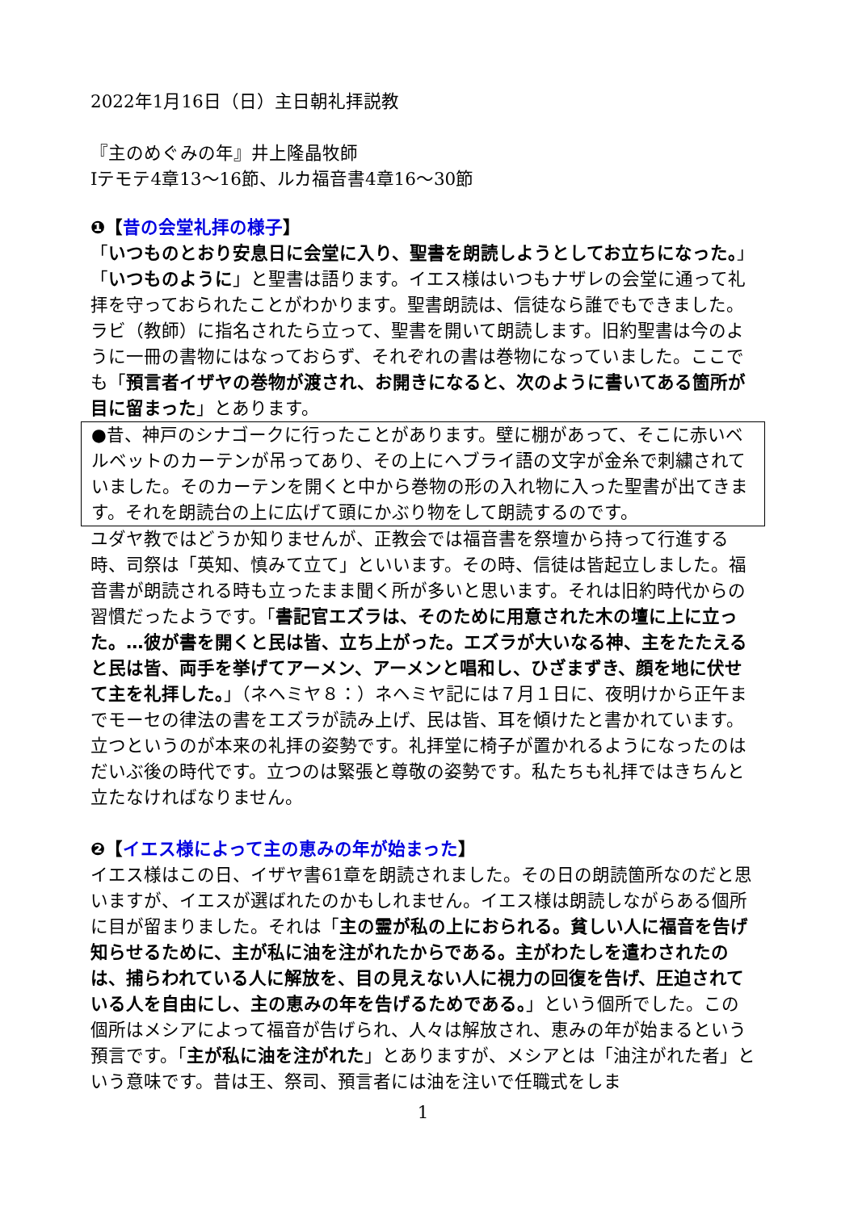2022年1月16日（日）主日朝礼拝説教
『主のめぐみの年』井上隆晶牧師
Ⅰテモテ4章13〜16節、ルカ福音書4章16〜30節
❶【昔の会堂礼拝の様子】
「いつものとおり安息日に会堂に入り、聖書を朗読しようとしてお立ちになった。」「いつものように」と聖書は語ります。イエス様はいつもナザレの会堂に通って礼拝を守っておられたことがわかります。聖書朗読は、信徒なら誰でもできました。ラビ（教師）に指名されたら立って、聖書を開いて朗読します。旧約聖書は今のように一冊の書物にはなっておらず、それぞれの書は巻物になっていました。ここでも「預言者イザヤの巻物が渡され、お開きになると、次のように書いてある箇所が目に留まった」とあります。
●昔、神戸のシナゴークに行ったことがあります。壁に棚があって、そこに赤いベルベットのカーテンが吊ってあり、その上にヘブライ語の文字が金糸で刺繍されていました。そのカーテンを開くと中から巻物の形の入れ物に入った聖書が出てきます。それを朗読台の上に広げて頭にかぶり物をして朗読するのです。
ユダヤ教ではどうか知りませんが、正教会では福音書を祭壇から持って行進する時、司祭は「英知、慎みて立て」といいます。その時、信徒は皆起立しました。福音書が朗読される時も立ったまま聞く所が多いと思います。それは旧約時代からの習慣だったようです。「書記官エズラは、そのために用意された木の壇に上に立った。…彼が書を開くと民は皆、立ち上がった。エズラが大いなる神、主をたたえると民は皆、両手を挙げてアーメン、アーメンと唱和し、ひざまずき、顔を地に伏せて主を礼拝した。」（ネヘミヤ８：）ネヘミヤ記には７月１日に、夜明けから正午までモーセの律法の書をエズラが読み上げ、民は皆、耳を傾けたと書かれています。立つというのが本来の礼拝の姿勢です。礼拝堂に椅子が置かれるようになったのはだいぶ後の時代です。立つのは緊張と尊敬の姿勢です。私たちも礼拝ではきちんと立たなければなりません。
❷【イエス様によって主の恵みの年が始まった】
イエス様はこの日、イザヤ書61章を朗読されました。その日の朗読箇所なのだと思いますが、イエスが選ばれたのかもしれません。イエス様は朗読しながらある個所に目が留まりました。それは「主の霊が私の上におられる。貧しい人に福音を告げ知らせるために、主が私に油を注がれたからである。主がわたしを遣わされたのは、捕らわれている人に解放を、目の見えない人に視力の回復を告げ、圧迫されている人を自由にし、主の恵みの年を告げるためである。」という個所でした。この個所はメシアによって福音が告げられ、人々は解放され、恵みの年が始まるという預言です。「主が私に油を注がれた」とありますが、メシアとは「油注がれた者」という意味です。昔は王、祭司、預言者には油を注いで任職式をしま
1